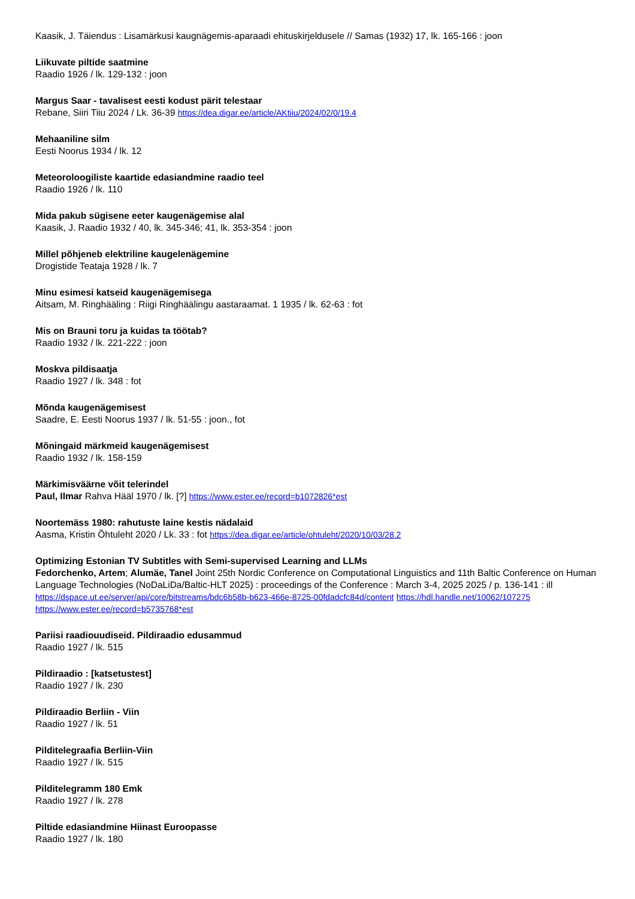Kaasik, J. Täiendus : Lisamärkusi kaugnägemis-aparaadi ehituskirjeldusele // Samas (1932) 17, lk. 165-166 : joon
Liikuvate piltide saatmine
Raadio 1926 / lk. 129-132 : joon
Margus Saar - tavalisest eesti kodust pärit telestaar
Rebane, Siiri Tiiu 2024 / Lk. 36-39 https://dea.digar.ee/article/AKtiiu/2024/02/0/19.4
Mehaaniline silm
Eesti Noorus 1934 / lk. 12
Meteoroloogiliste kaartide edasiandmine raadio teel
Raadio 1926 / lk. 110
Mida pakub sügisene eeter kaugenägemise alal
Kaasik, J. Raadio 1932 / 40, lk. 345-346; 41, lk. 353-354 : joon
Millel põhjeneb elektriline kaugelenägemine
Drogistide Teataja 1928 / lk. 7
Minu esimesi katseid kaugenägemisega
Aitsam, M. Ringhääling : Riigi Ringhäälingu aastaraamat. 1 1935 / lk. 62-63 : fot
Mis on Brauni toru ja kuidas ta töötab?
Raadio 1932 / lk. 221-222 : joon
Moskva pildisaatja
Raadio 1927 / lk. 348 : fot
Mõnda kaugenägemisest
Saadre, E. Eesti Noorus 1937 / lk. 51-55 : joon., fot
Mõningaid märkmeid kaugenägemisest
Raadio 1932 / lk. 158-159
Märkimisväärne võit telerindel
Paul, Ilmar Rahva Hääl 1970 / lk. [?] https://www.ester.ee/record=b1072826*est
Noortemäss 1980: rahutuste laine kestis nädalaid
Aasma, Kristin Õhtuleht 2020 / Lk. 33 : fot https://dea.digar.ee/article/ohtuleht/2020/10/03/28.2
Optimizing Estonian TV Subtitles with Semi-supervised Learning and LLMs
Fedorchenko, Artem; Alumäe, Tanel Joint 25th Nordic Conference on Computational Linguistics and 11th Baltic Conference on Human Language Technologies (NoDaLiDa/Baltic-HLT 2025) : proceedings of the Conference : March 3-4, 2025 2025 / p. 136-141 : ill https://dspace.ut.ee/server/api/core/bitstreams/bdc6b58b-b623-466e-8725-00fdadcfc84d/content https://hdl.handle.net/10062/107275 https://www.ester.ee/record=b5735768*est
Pariisi raadiouudiseid. Pildiraadio edusammud
Raadio 1927 / lk. 515
Pildiraadio : [katsetustest]
Raadio 1927 / lk. 230
Pildiraadio Berliin - Viin
Raadio 1927 / lk. 51
Pilditelegraafia Berliin-Viin
Raadio 1927 / lk. 515
Pilditelegramm 180 Emk
Raadio 1927 / lk. 278
Piltide edasiandmine Hiinast Euroopasse
Raadio 1927 / lk. 180